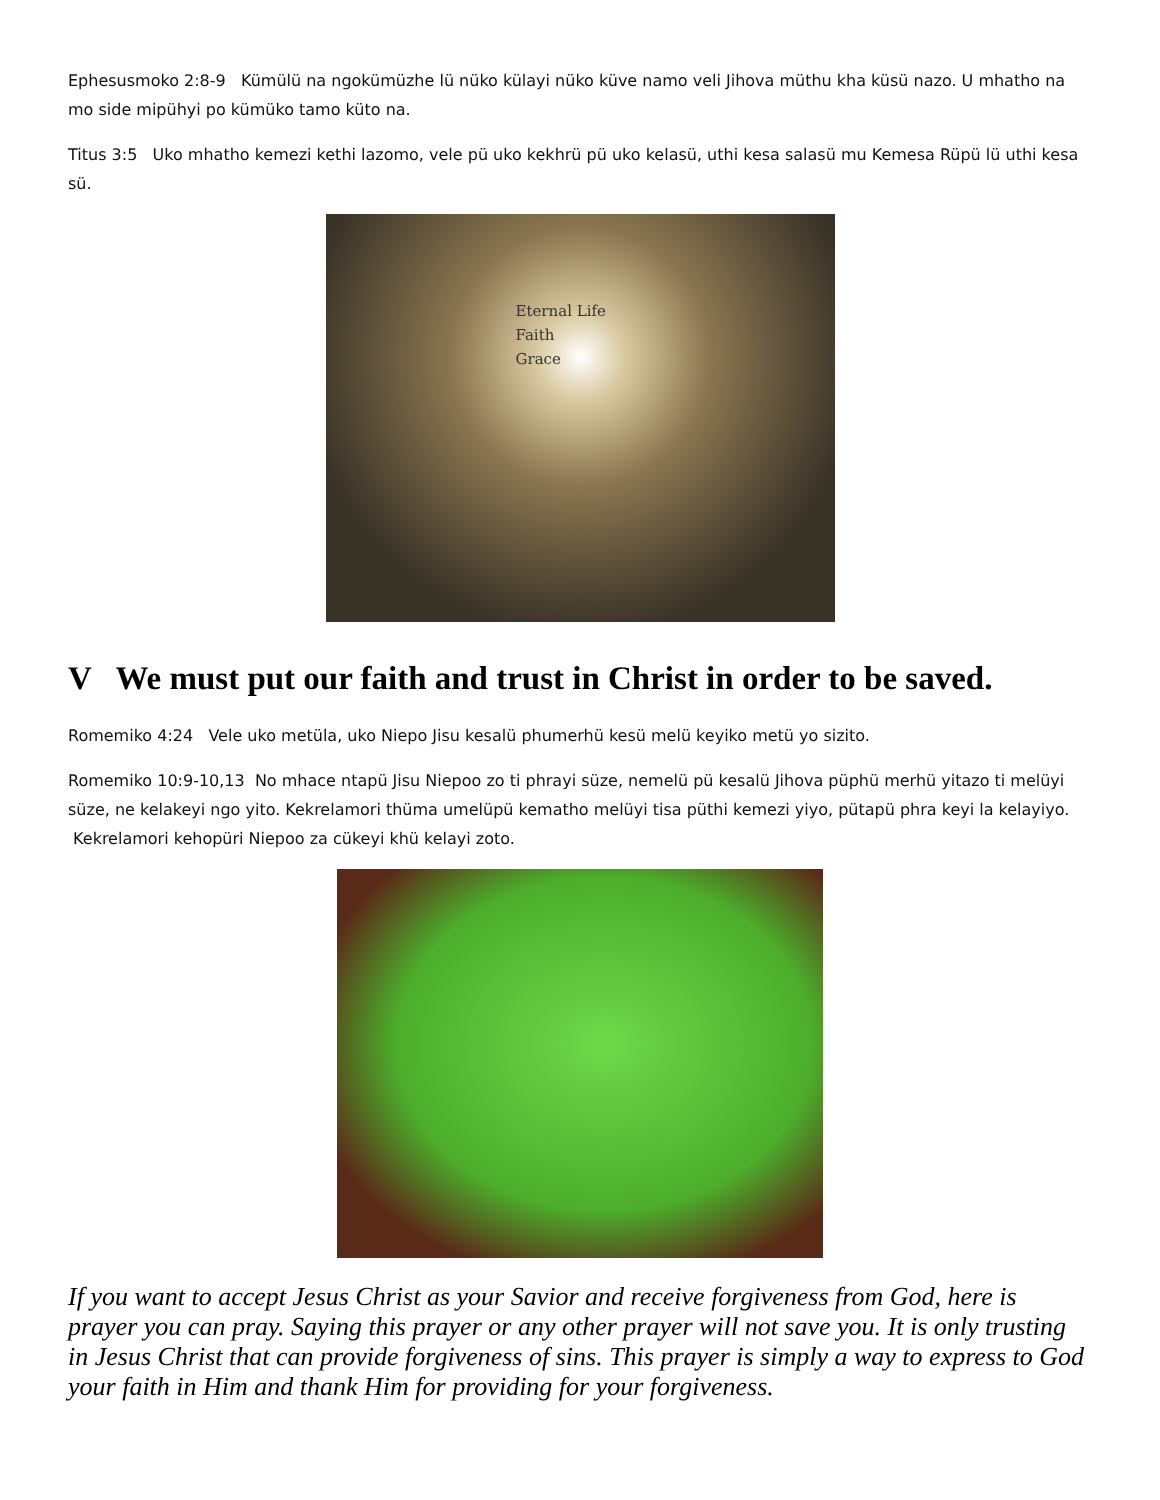Ephesusmoko 2:8-9 Kümülü na ngokümüzhe lü nüko külayi nüko küve namo veli Jihova müthu kha küsü nazo. U mhatho na mo side mipühyi po kümüko tamo küto na.
Titus 3:5 Uko mhatho kemezi kethi lazomo, vele pü uko kekhrü pü uko kelasü, uthi kesa salasü mu Kemesa Rüpü lü uthi kesa sü.
Eternal Life
Faith
Grace
V We must put our faith and trust in Christ in order to be saved.
Romemiko 4:24 Vele uko metüla, uko Niepo Jisu kesalü phumerhü kesü melü keyiko metü yo sizito.
Romemiko 10:9-10,13 No mhace ntapü Jisu Niepoo zo ti phrayi süze, nemelü pü kesalü Jihova püphü merhü yitazo ti melüyi süze, ne kelakeyi ngo yito. Kekrelamori thüma umelüpü kematho melüyi tisa püthi kemezi yiyo, pütapü phra keyi la kelayiyo. Kekrelamori kehopüri Niepoo za cükeyi khü kelayi zoto.
If you want to accept Jesus Christ as your Savior and receive forgiveness from God, here is prayer you can pray. Saying this prayer or any other prayer will not save you. It is only trusting in Jesus Christ that can provide forgiveness of sins. This prayer is simply a way to express to God your faith in Him and thank Him for providing for your forgiveness.